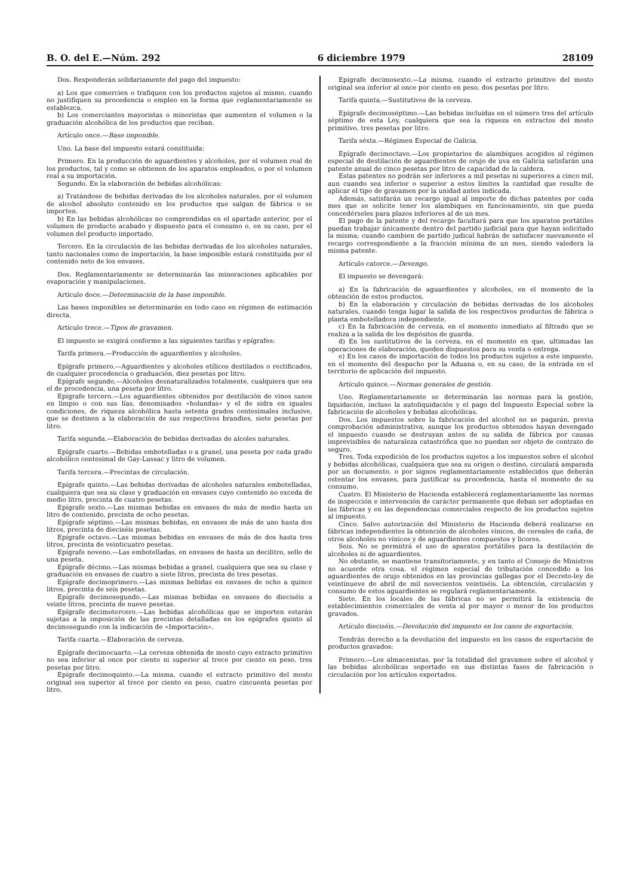B. O. del E.—Núm. 292 6 diciembre 1979 28109
Dos. Responderán solidariamente del pago del impuesto:
a) Los que comercien o trafiquen con los productos sujetos al mismo, cuando no justifiquen su procedencia o empleo en la forma que reglamentariamente se establezca.
b) Los comerciantes mayoristas o minoristas que aumenten el volumen o la graduación alcohólica de los productos que reciban.
Artículo once.—Base imponible.
Uno. La base del impuesto estará constituida:
Primero. En la producción de aguardientes y alcoholes, por el volumen real de los productos, tal y como se obtienen de los aparatos empleados, o por el volumen real a su importación.
Segundo. En la elaboración de bebidas alcohólicas:
a) Tratándose de bebidas derivadas de los alcoholes naturales, por el volumen de alcohol absoluto contenido en los productos que salgan de fábrica o se importen.
b) En las bebidas alcohólicas no comprendidas en el apartado anterior, por el volumen de producto acabado y dispuesto para el consumo o, en su caso, por el volumen del producto importado.
Tercero. En la circulación de las bebidas derivadas de los alcoholes naturales, tanto nacionales como de importación, la base imponible estará constituida por el contenido neto de los envases.
Dos. Reglamentariamente se determinarán las minoraciones aplicables por evaporación y manipulaciones.
Artículo doce.—Determinación de la base imponible.
Las bases imponibles se determinarán en todo caso en régimen de estimación directa.
Artículo trece.—Tipos de gravamen.
El impuesto se exigirá conforme a las siguientes tarifas y epígrafes:
Tarifa primera.—Producción de aguardientes y alcoholes.
Epígrafe primero.—Aguardientes y alcoholes etílicos destilados o rectificados, de cualquier procedencia o graduación, diez pesetas por litro.
Epígrafe segundo.—Alcoholes desnaturalizados totalmente, cualquiera que sea el de procedencia, una peseta por litro.
Epígrafe tercero.—Los aguardientes obtenidos por destilación de vinos sanos en limpio o con sus lías, denominados «holandas» y el de sidra en iguales condiciones, de riqueza alcohólica hasta setenta grados centesimales inclusive, que se destinen a la elaboración de sus respectivos brandies, siete pesetas por litro.
Tarifa segunda.—Elaboración de bebidas derivadas de alcoles naturales.
Epígrafe cuarto.—Bebidas embotelladas o a granel, una peseta por cada grado alcohólico centesimal de Gay-Lussac y litro de volumen.
Tarifa tercera.—Precintas de circulación.
Epígrafe quinto.—Las bebidas derivadas de alcoholes naturales embotelladas, cualquiera que sea su clase y graduación en envases cuyo contenido no exceda de medio litro, precinta de cuatro pesetas.
Epígrafe sexto.—Las mismas bebidas en envases de más de medio hasta un litro de contenido, precinta de ocho pesetas.
Epígrafe séptimo.—Las mismas bebidas, en envases de más de uno hasta dos litros, precinta de dieciséis pesetas.
Epígrafe octavo.—Las mismas bebidas en envases de más de dos hasta tres litros, precinta de veinticuatro pesetas.
Epígrafe noveno.—Las embotelladas, en envases de hasta un decilitro, sello de una peseta.
Epígrafe décimo.—Las mismas bebidas a granel, cualquiera que sea su clase y graduación en envases de cuatro a siete litros, precinta de tres pesetas.
Epígrafe decimoprimero.—Las mismas bebidas en envases de ocho a quince litros, precinta de seis pesetas.
Epígrafe decimosegundo.—Las mismas bebidas en envases de dieciséis a veinte litros, precinta de nueve pesetas.
Epígrafe decimotercero.—Las bebidas alcohólicas que se importen estarán sujetas a la imposición de las precintas detalladas en los epígrafes quinto al decimosegundo con la indicación de «Importación».
Tarifa cuarta.—Elaboración de cerveza.
Epígrafe decimocuarto.—La cerveza obtenida de mosto cuyo extracto primitivo no sea inferior al once por ciento ni superior al trece por ciento en peso, tres pesetas por litro.
Epígrafe decimoquinto.—La misma, cuando el extracto primitivo del mosto original sea superior al trece por ciento en peso, cuatro cincuenta pesetas por litro.
Epígrafe decimosexto.—La misma, cuando el extracto primitivo del mosto original sea inferior al once por ciento en peso, dos pesetas por litro.
Tarifa quinta.—Sustitutivos de la cerveza.
Epígrafe decimoséptimo.—Las bebidas incluidas en el número tres del artículo séptimo de esta Ley, cualquiera que sea la riqueza en extractos del mosto primitivo, tres pesetas por litro.
Tarifa séxta.—Régimen Especial de Galicia.
Epígrafe decimoctavo.—Los propietarios de alambiques acogidos al régimen especial de destilación de aguardientes de orujo de uva en Galicia satisfarán una patente anual de cinco pesetas por litro de capacidad de la caldera.
Estas patentes no podrán ser inferiores a mil pesetas ni superiores a cinco mil, aun cuando sea inferior o superior a estos límites la cantidad que resulte de aplicar el tipo de gravamen por la unidad antes indicada.
Además, satisfarán un recargo igual al importe de dichas patentes por cada mes que se solicite tener los alambiques en funcionamiento, sin que pueda concedérseles para plazos inferiores al de un mes.
El pago de la patente y del recargo facultará para que los aparatos portátiles puedan trabajar únicamente dentro del partido judicial para que hayan solicitado la misma; cuando cambien de partido judical habrán de satisfacer nuevamente el recargo correspondiente a la fracción mínima de un mes, siendo valedera la misma patente.
Artículo catorce.—Devengo.
El impuesto se devengará:
a) En la fabricación de aguardientes y alcoholes, en el momento de la obtención de estos productos.
b) En la elaboración y circulación de bebidas derivadas de los alcoholes naturales, cuando tenga lugar la salida de los respectivos productos de fábrica o planta embotelladora independiente.
c) En la fabricación de cerveza, en el momento inmediato al filtrado que se realiza a la salida de los depósitos de guarda.
d) En los sustitutivos de la cerveza, en el momento en que, ultimadas las operaciones de elaboración, queden dispuestos para su venta o entrega.
e) En los casos de importación de todos los productos sujetos a este impuesto, en el momento del despacho por la Aduana o, en su caso, de la entrada en el territorio de aplicación del impuesto.
Artículo quince.—Normas generales de gestión.
Uno. Reglamentariamente se determinarán las normas para la gestión, liquidación, incluso la autoliquidación y el pago del Impuesto Especial sobre la fabricación de alcoholes y bebidas alcohólicas.
Dos. Los impuestos sobre la fabricación del alcohol no se pagarán, previa comprobación administrativa, aunque los productos obtenidos hayan devengado el impuesto cuando se destruyan antes de su salida de fábrica por causas imprevisibles de naturaleza catastrófica que no puedan ser objeto de contrato de seguro.
Tres. Toda expedición de los productos sujetos a los impuestos sobre el alcohol y bebidas alcohólicas, cualquiera que sea su origen o destino, circulará amparada por un documento, o por signos reglamentariamente establecidos que deberán ostentar los envases, para justificar su procedencia, hasta el momento de su consumo.
Cuatro. El Ministerio de Hacienda establecerá reglamentariamente las normas de inspección e intervención de carácter permanente que deban ser adoptadas en las fábricas y en las dependencias comerciales respecto de los productos sujetos al impuesto.
Cinco. Salvo autorización del Ministerio de Hacienda deberá realizarse en fábricas independientes la obtención de alcoholes vínicos, de cereales de caña, de otros alcoholes no vínicos y de aguardientes compuestos y licores.
Seis. No se permiitrá el uso de aparatos portátiles para la destilación de alcoholes ni de aguardientes.
No obstante, se mantiene transitoriamente, y en tanto el Consejo de Ministros no acuerde otra cosa, el régimen especial de tributación concedido a los aguardientes de orujo obtenidos en las provincias gallegas por el Decreto-ley de veintinueve de abril de mil novecientos veintiséis. La obtención, circulación y consumo de estos aguardientes se regulará reglamentariamente.
Siete. En los locales de las fábricas no se permitirá la existencia de establecimientos comerciales de venta al por mayor o menor de los productos gravados.
Artículo dieciséis.—Devolución del impuesto en los casos de exportación.
Tendrán derecho a la devolución del impuesto en los casos de exportación de productos gravados:
Primero.—Los almacenistas, por la totalidad del gravamen sobre el alcohol y las bebidas alcohólicas soportado en sus distintas fases de fabricación o circulación por los artículos exportados.